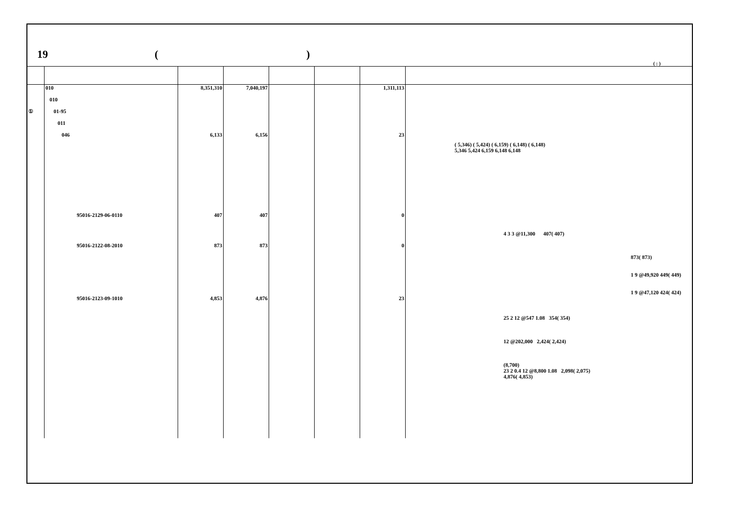19 ()
( : )
| | 010 | 8,351,310 | 7,040,197 | | | 1,311,113 | |
| | 010 | | | | | | |
| ① | 01-95 | | | | | | |
| | 011 | | | | | | |
| | 046 | 6,133 | 6,156 | | | 23 | ( 5,346) ( 5,424) ( 6,159) ( 6,148) ( 6,148) 5,346 5,424 6,159 6,148 6,148 |
| | 95016-2129-06-0110 | 407 | 407 | | | 0 | 4 3 3 @11,300 407( 407) |
| | 95016-2122-08-2010 | 873 | 873 | | | 0 | 873( 873) 1 9 @49,920 449( 449) 1 9 @47,120 424( 424) |
| | 95016-2123-09-1010 | 4,853 | 4,876 | | | 23 | 25 2 12 @547 1.08 354( 354) 12 @202,000 2,424( 2,424) (8,700) 23 2 0.4 12 @8,800 1.08 2,098( 2,075) 4,876( 4,853) |